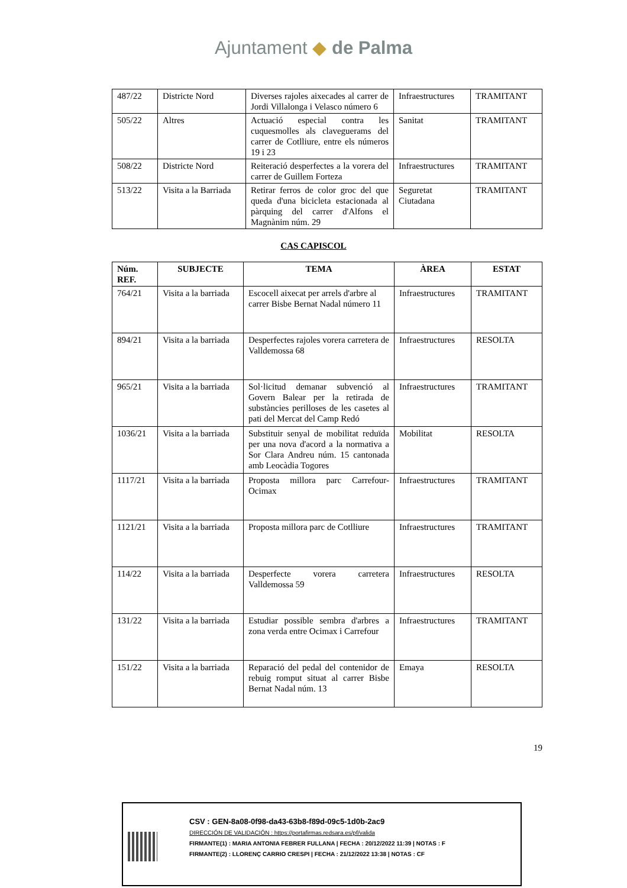Ajuntament ◆ de Palma
| 487/22 | Districte Nord | Diverses rajoles aixecades al carrer de Jordi Villalonga i Velasco número 6 | Infraestructures | TRAMITANT |
| 505/22 | Altres | Actuació especial contra les cuquesmolles als claveguerams del carrer de Cotlliure, entre els números 19 i 23 | Sanitat | TRAMITANT |
| 508/22 | Districte Nord | Reiteració desperfectes a la vorera del carrer de Guillem Forteza | Infraestructures | TRAMITANT |
| 513/22 | Visita a la Barriada | Retirar ferros de color groc del que queda d'una bicicleta estacionada al pàrquing del carrer d'Alfons el Magnànim núm. 29 | Seguretat Ciutadana | TRAMITANT |
CAS CAPISCOL
| Núm. REF. | SUBJECTE | TEMA | ÀREA | ESTAT |
| --- | --- | --- | --- | --- |
| 764/21 | Visita a la barriada | Escocell aixecat per arrels d'arbre al carrer Bisbe Bernat Nadal número 11 | Infraestructures | TRAMITANT |
| 894/21 | Visita a la barriada | Desperfectes rajoles vorera carretera de Valldemossa 68 | Infraestructures | RESOLTA |
| 965/21 | Visita a la barriada | Sol·licitud demanar subvenció al Govern Balear per la retirada de substàncies perilloses de les casetes al pati del Mercat del Camp Redó | Infraestructures | TRAMITANT |
| 1036/21 | Visita a la barriada | Substituir senyal de mobilitat reduïda per una nova d'acord a la normativa a Sor Clara Andreu núm. 15 cantonada amb Leocàdia Togores | Mobilitat | RESOLTA |
| 1117/21 | Visita a la barriada | Proposta millora parc Carrefour-Ocimax | Infraestructures | TRAMITANT |
| 1121/21 | Visita a la barriada | Proposta millora parc de Cotlliure | Infraestructures | TRAMITANT |
| 114/22 | Visita a la barriada | Desperfecte vorera carretera Valldemossa 59 | Infraestructures | RESOLTA |
| 131/22 | Visita a la barriada | Estudiar possible sembra d'arbres a zona verda entre Ocimax i Carrefour | Infraestructures | TRAMITANT |
| 151/22 | Visita a la barriada | Reparació del pedal del contenidor de rebuig romput situat al carrer Bisbe Bernat Nadal núm. 13 | Emaya | RESOLTA |
19
CSV : GEN-8a08-0f98-da43-63b8-f89d-09c5-1d0b-2ac9
DIRECCIÓN DE VALIDACIÓN : https://portafirmas.redsara.es/pf/valida
FIRMANTE(1) : MARIA ANTONIA FEBRER FULLANA | FECHA : 20/12/2022 11:39 | NOTAS : F
FIRMANTE(2) : LLORENÇ CARRIO CRESPI | FECHA : 21/12/2022 13:38 | NOTAS : CF